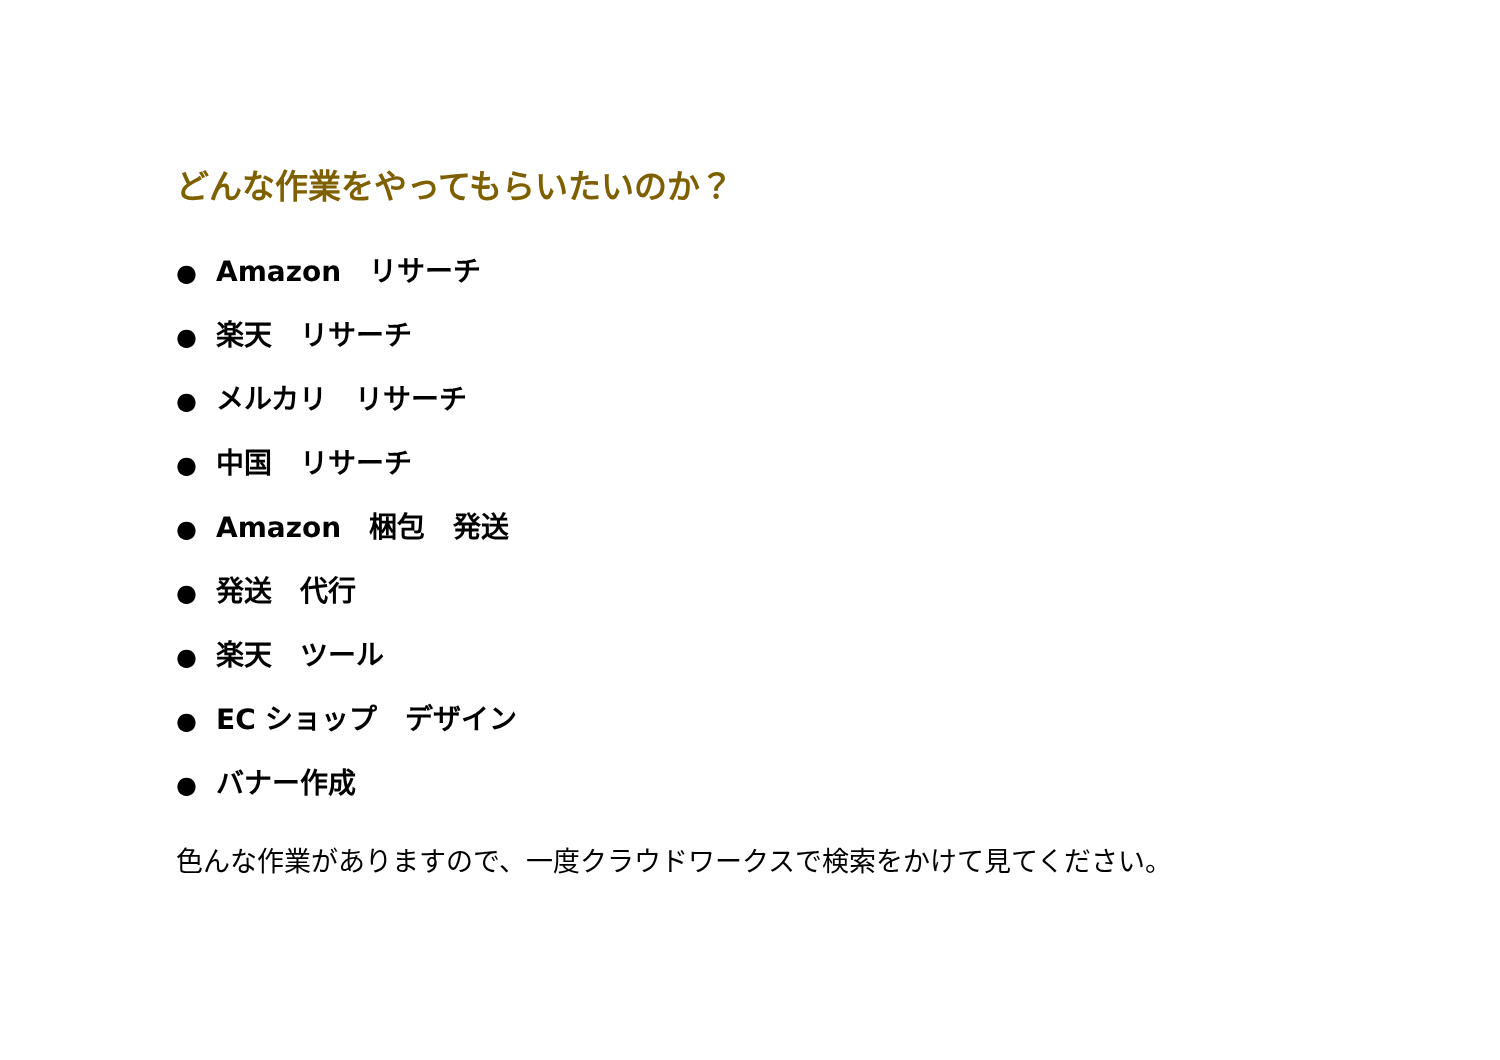どんな作業をやってもらいたいのか？
● Amazon　リサーチ
● 楽天　リサーチ
● メルカリ　リサーチ
● 中国　リサーチ
● Amazon　梱包　発送
● 発送　代行
● 楽天　ツール
● EC ショップ　デザイン
● バナー作成
色んな作業がありますので、一度クラウドワークスで検索をかけて見てください。